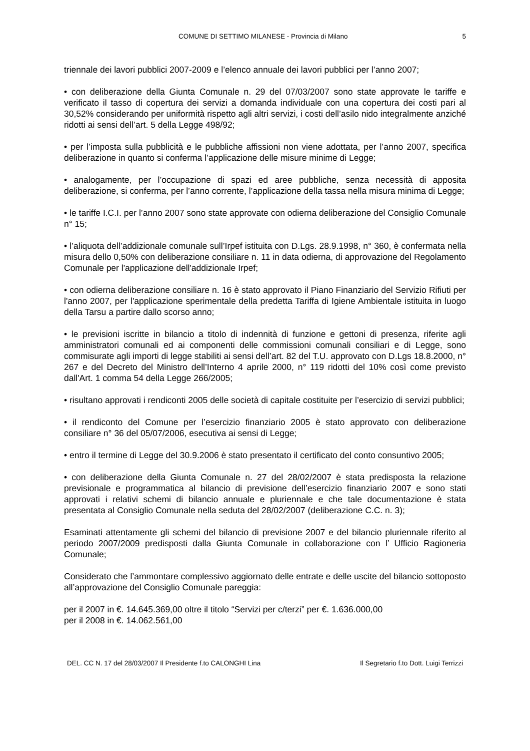COMUNE DI SETTIMO MILANESE - Provincia di Milano 5
triennale dei lavori pubblici 2007-2009 e l’elenco annuale dei lavori pubblici per l’anno 2007;
• con deliberazione della Giunta Comunale n. 29 del 07/03/2007 sono state approvate le tariffe e verificato il tasso di copertura dei servizi a domanda individuale con una copertura dei costi pari al 30,52% considerando per uniformità rispetto agli altri servizi, i costi dell’asilo nido integralmente anziché ridotti ai sensi dell’art. 5 della Legge 498/92;
• per l’imposta sulla pubblicità e le pubbliche affissioni non viene adottata, per l’anno 2007, specifica deliberazione in quanto si conferma l’applicazione delle misure minime di Legge;
• analogamente, per l’occupazione di spazi ed aree pubbliche, senza necessità di apposita deliberazione, si conferma, per l’anno corrente, l’applicazione della tassa nella misura minima di Legge;
• le tariffe I.C.I. per l’anno 2007 sono state approvate con odierna deliberazione del Consiglio Comunale n° 15;
• l’aliquota dell’addizionale comunale sull’Irpef istituita con D.Lgs. 28.9.1998, n° 360, è confermata nella misura dello 0,50% con deliberazione consiliare n. 11 in data odierna, di approvazione del Regolamento Comunale per l'applicazione dell'addizionale Irpef;
• con odierna deliberazione consiliare n. 16 è stato approvato il Piano Finanziario del Servizio Rifiuti per l'anno 2007, per l'applicazione sperimentale della predetta Tariffa di Igiene Ambientale istituita in luogo della Tarsu a partire dallo scorso anno;
• le previsioni iscritte in bilancio a titolo di indennità di funzione e gettoni di presenza, riferite agli amministratori comunali ed ai componenti delle commissioni comunali consiliari e di Legge, sono commisurate agli importi di legge stabiliti ai sensi dell’art. 82 del T.U. approvato con D.Lgs 18.8.2000, n° 267 e del Decreto del Ministro dell’Interno 4 aprile 2000, n° 119 ridotti del 10% così come previsto dall'Art. 1 comma 54 della Legge 266/2005;
• risultano approvati i rendiconti 2005 delle società di capitale costituite per l’esercizio di servizi pubblici;
• il rendiconto del Comune per l’esercizio finanziario 2005 è stato approvato con deliberazione consiliare n° 36 del 05/07/2006, esecutiva ai sensi di Legge;
• entro il termine di Legge del 30.9.2006 è stato presentato il certificato del conto consuntivo 2005;
• con deliberazione della Giunta Comunale n. 27 del 28/02/2007 è stata predisposta la relazione previsionale e programmatica al bilancio di previsione dell’esercizio finanziario 2007 e sono stati approvati i relativi schemi di bilancio annuale e pluriennale e che tale documentazione è stata presentata al Consiglio Comunale nella seduta del 28/02/2007 (deliberazione C.C. n. 3);
Esaminati attentamente gli schemi del bilancio di previsione 2007 e del bilancio pluriennale riferito al periodo 2007/2009 predisposti dalla Giunta Comunale in collaborazione con l’ Ufficio Ragioneria Comunale;
Considerato che l’ammontare complessivo aggiornato delle entrate e delle uscite del bilancio sottoposto all’approvazione del Consiglio Comunale pareggia:
per il 2007 in €. 14.645.369,00 oltre il titolo “Servizi per c/terzi” per €. 1.636.000,00
per il 2008 in €. 14.062.561,00
DEL. CC N. 17 del 28/03/2007 Il Presidente f.to CALONGHI Lina Il Segretario f.to Dott. Luigi Terrizzi